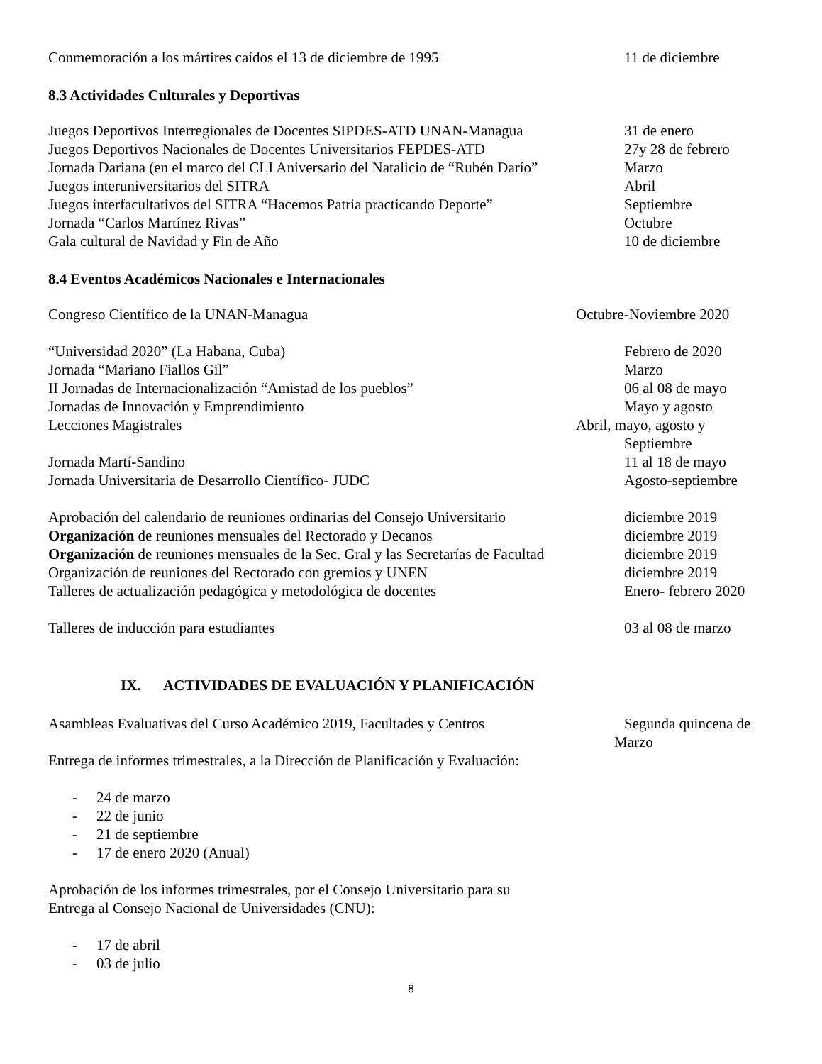Conmemoración a los mártires caídos el 13 de diciembre de 1995 11 de diciembre
8.3 Actividades Culturales y Deportivas
Juegos Deportivos Interregionales de Docentes SIPDES-ATD UNAN-Managua
31 de enero
Juegos Deportivos Nacionales de Docentes Universitarios FEPDES-ATD
27y 28 de febrero
Jornada Dariana (en el marco del CLI Aniversario del Natalicio de “Rubén Darío”
Marzo
Juegos interuniversitarios del SITRA Abril
Juegos interfacultativos del SITRA “Hacemos Patria practicando Deporte”
Septiembre
Jornada “Carlos Martínez Rivas” Octubre
Gala cultural de Navidad y Fin de Año 10 de diciembre
8.4 Eventos Académicos Nacionales e Internacionales
Congreso Científico de la UNAN-Managua Octubre-Noviembre 2020
“Universidad 2020” (La Habana, Cuba) Febrero de 2020
Jornada “Mariano Fiallos Gil” Marzo
II Jornadas de Internacionalización “Amistad de los pueblos” 06 al 08 de mayo
Jornadas de Innovación y Emprendimiento Mayo y agosto
Lecciones Magistrales Abril, mayo, agosto y
Septiembre
Jornada Martí-Sandino 11 al 18 de mayo
Jornada Universitaria de Desarrollo Científico- JUDC Agosto-septiembre
Aprobación del calendario de reuniones ordinarias del Consejo Universitario
diciembre 2019
Organización de reuniones mensuales del Rectorado y Decanos diciembre 2019
Organización de reuniones mensuales de la Sec. Gral y las Secretarías de Facultad
diciembre 2019
Organización de reuniones del Rectorado con gremios y UNEN diciembre 2019
Talleres de actualización pedagógica y metodológica de docentes Enero- febrero 2020
Talleres de inducción para estudiantes 03 al 08 de marzo
IX. ACTIVIDADES DE EVALUACIÓN Y PLANIFICACIÓN
Asambleas Evaluativas del Curso Académico 2019, Facultades y Centros
Segunda quincena de
Marzo
Entrega de informes trimestrales, a la Dirección de Planificación y Evaluación:
- 24 de marzo
- 22 de junio
- 21 de septiembre
- 17 de enero 2020 (Anual)
Aprobación de los informes trimestrales, por el Consejo Universitario para su
Entrega al Consejo Nacional de Universidades (CNU):
- 17 de abril
- 03 de julio
8